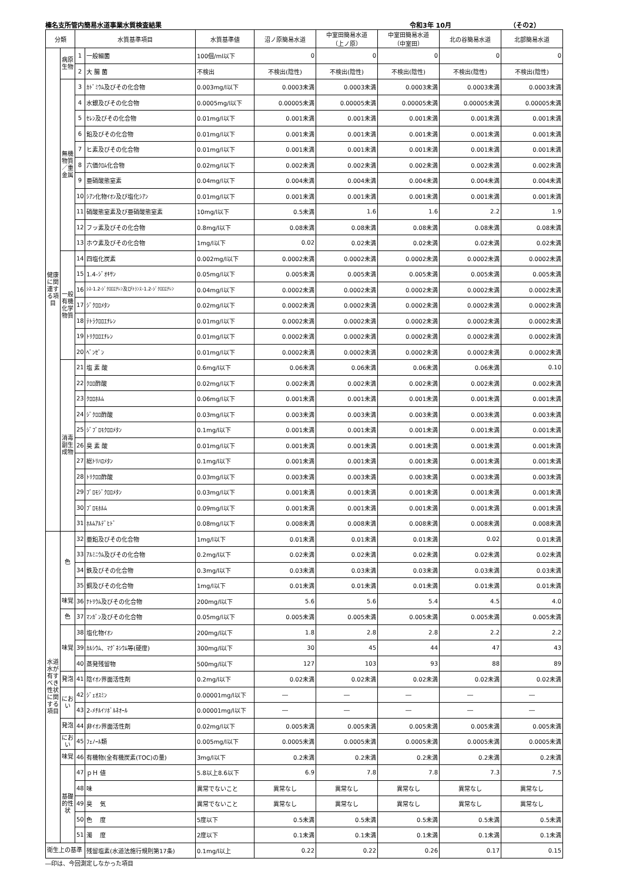榛名支所管内簡易水道事業水質検査結果 令和3年 10月 （その2）
| 分類 | | 水質基準項目 | | 水質基準値 | 沼ノ原簡易水道 | 中室田簡易水道 （上ノ原） | 中室田簡易水道 （中室田） | 北の谷簡易水道 | 北部簡易水道 |
| --- | --- | --- | --- | --- | --- | --- | --- | --- | --- |
| 健康に関連する項目 | 病原生物 | 1 | 一般細菌 | 100個/ml以下 | 0 | 0 | 0 | 0 | 0 |
| | | 2 | 大 腸 菌 | 不検出 | 不検出(陰性) | 不検出(陰性) | 不検出(陰性) | 不検出(陰性) | 不検出(陰性) |
| | 無機物質／重金属 | 3 | ｶﾄﾞﾐｳﾑ及びその化合物 | 0.003mg/l以下 | 0.0003未満 | 0.0003未満 | 0.0003未満 | 0.0003未満 | 0.0003未満 |
| | | 4 | 水銀及びその化合物 | 0.0005mg/l以下 | 0.00005未満 | 0.00005未満 | 0.00005未満 | 0.00005未満 | 0.00005未満 |
| | | 5 | ｾﾚﾝ及びその化合物 | 0.01mg/l以下 | 0.001未満 | 0.001未満 | 0.001未満 | 0.001未満 | 0.001未満 |
| | | 6 | 鉛及びその化合物 | 0.01mg/l以下 | 0.001未満 | 0.001未満 | 0.001未満 | 0.001未満 | 0.001未満 |
| | | 7 | ヒ素及びその化合物 | 0.01mg/l以下 | 0.001未満 | 0.001未満 | 0.001未満 | 0.001未満 | 0.001未満 |
| | | 8 | 六価ｸﾛﾑ化合物 | 0.02mg/l以下 | 0.002未満 | 0.002未満 | 0.002未満 | 0.002未満 | 0.002未満 |
| | | 9 | 亜硝酸態窒素 | 0.04mg/l以下 | 0.004未満 | 0.004未満 | 0.004未満 | 0.004未満 | 0.004未満 |
| | | 10 | ｼｱﾝ化物ｲｵﾝ及び塩化ｼｱﾝ | 0.01mg/l以下 | 0.001未満 | 0.001未満 | 0.001未満 | 0.001未満 | 0.001未満 |
| | | 11 | 硝酸態窒素及び亜硝酸態窒素 | 10mg/l以下 | 0.5未満 | 1.6 | 1.6 | 2.2 | 1.9 |
| | | 12 | フッ素及びその化合物 | 0.8mg/l以下 | 0.08未満 | 0.08未満 | 0.08未満 | 0.08未満 | 0.08未満 |
| | | 13 | ホウ素及びその化合物 | 1mg/l以下 | 0.02 | 0.02未満 | 0.02未満 | 0.02未満 | 0.02未満 |
| | 一般有機化学物質 | 14 | 四塩化炭素 | 0.002mg/l以下 | 0.0002未満 | 0.0002未満 | 0.0002未満 | 0.0002未満 | 0.0002未満 |
| | | 15 | 1.4-ｼﾞｵｷｻﾝ | 0.05mg/l以下 | 0.005未満 | 0.005未満 | 0.005未満 | 0.005未満 | 0.005未満 |
| | | 16 | ｼｽ-1.2-ｼﾞｸﾛﾛｴﾁﾚﾝ及びﾄﾗﾝｽ-1.2-ｼﾞｸﾛﾛｴﾁﾚﾝ | 0.04mg/l以下 | 0.0002未満 | 0.0002未満 | 0.0002未満 | 0.0002未満 | 0.0002未満 |
| | | 17 | ｼﾞｸﾛﾛﾒﾀﾝ | 0.02mg/l以下 | 0.0002未満 | 0.0002未満 | 0.0002未満 | 0.0002未満 | 0.0002未満 |
| | | 18 | ﾃﾄﾗｸﾛﾛｴﾁﾚﾝ | 0.01mg/l以下 | 0.0002未満 | 0.0002未満 | 0.0002未満 | 0.0002未満 | 0.0002未満 |
| | | 19 | ﾄﾘｸﾛﾛｴﾁﾚﾝ | 0.01mg/l以下 | 0.0002未満 | 0.0002未満 | 0.0002未満 | 0.0002未満 | 0.0002未満 |
| | | 20 | ﾍﾞﾝｾﾞﾝ | 0.01mg/l以下 | 0.0002未満 | 0.0002未満 | 0.0002未満 | 0.0002未満 | 0.0002未満 |
| | 消毒副生成物 | 21 | 塩 素 酸 | 0.6mg/l以下 | 0.06未満 | 0.06未満 | 0.06未満 | 0.06未満 | 0.10 |
| | | 22 | ｸﾛﾛ酢酸 | 0.02mg/l以下 | 0.002未満 | 0.002未満 | 0.002未満 | 0.002未満 | 0.002未満 |
| | | 23 | ｸﾛﾛﾎﾙﾑ | 0.06mg/l以下 | 0.001未満 | 0.001未満 | 0.001未満 | 0.001未満 | 0.001未満 |
| | | 24 | ｼﾞｸﾛﾛ酢酸 | 0.03mg/l以下 | 0.003未満 | 0.003未満 | 0.003未満 | 0.003未満 | 0.003未満 |
| | | 25 | ｼﾞﾌﾞﾛﾓｸﾛﾛﾒﾀﾝ | 0.1mg/l以下 | 0.001未満 | 0.001未満 | 0.001未満 | 0.001未満 | 0.001未満 |
| | | 26 | 臭 素 酸 | 0.01mg/l以下 | 0.001未満 | 0.001未満 | 0.001未満 | 0.001未満 | 0.001未満 |
| | | 27 | 総ﾄﾘﾊﾛﾒﾀﾝ | 0.1mg/l以下 | 0.001未満 | 0.001未満 | 0.001未満 | 0.001未満 | 0.001未満 |
| | | 28 | ﾄﾘｸﾛﾛ酢酸 | 0.03mg/l以下 | 0.003未満 | 0.003未満 | 0.003未満 | 0.003未満 | 0.003未満 |
| | | 29 | ﾌﾞﾛﾓｼﾞｸﾛﾛﾒﾀﾝ | 0.03mg/l以下 | 0.001未満 | 0.001未満 | 0.001未満 | 0.001未満 | 0.001未満 |
| | | 30 | ﾌﾞﾛﾓﾎﾙﾑ | 0.09mg/l以下 | 0.001未満 | 0.001未満 | 0.001未満 | 0.001未満 | 0.001未満 |
| | | 31 | ﾎﾙﾑｱﾙﾃﾞﾋﾄﾞ | 0.08mg/l以下 | 0.008未満 | 0.008未満 | 0.008未満 | 0.008未満 | 0.008未満 |
| 水道水が有すべき性状に関する項目 | 色 | 32 | 亜鉛及びその化合物 | 1mg/l以下 | 0.01未満 | 0.01未満 | 0.01未満 | 0.02 | 0.01未満 |
| | | 33 | ｱﾙﾐﾆｳﾑ及びその化合物 | 0.2mg/l以下 | 0.02未満 | 0.02未満 | 0.02未満 | 0.02未満 | 0.02未満 |
| | | 34 | 鉄及びその化合物 | 0.3mg/l以下 | 0.03未満 | 0.03未満 | 0.03未満 | 0.03未満 | 0.03未満 |
| | | 35 | 銅及びその化合物 | 1mg/l以下 | 0.01未満 | 0.01未満 | 0.01未満 | 0.01未満 | 0.01未満 |
| | 味覚 | 36 | ﾅﾄﾘｳﾑ及びその化合物 | 200mg/l以下 | 5.6 | 5.6 | 5.4 | 4.5 | 4.0 |
| | 色 | 37 | ﾏﾝｶﾞﾝ及びその化合物 | 0.05mg/l以下 | 0.005未満 | 0.005未満 | 0.005未満 | 0.005未満 | 0.005未満 |
| | 味覚 | 38 | 塩化物ｲｵﾝ | 200mg/l以下 | 1.8 | 2.8 | 2.8 | 2.2 | 2.2 |
| | | 39 | ｶﾙｼｳﾑ、ﾏｸﾞﾈｼｳﾑ等(硬度) | 300mg/l以下 | 30 | 45 | 44 | 47 | 43 |
| | | 40 | 蒸発残留物 | 500mg/l以下 | 127 | 103 | 93 | 88 | 89 |
| | 発泡 | 41 | 陰ｲｵﾝ界面活性剤 | 0.2mg/l以下 | 0.02未満 | 0.02未満 | 0.02未満 | 0.02未満 | 0.02未満 |
| | におい | 42 | ｼﾞｪｵｽﾐﾝ | 0.00001mg/l以下 | ― | ― | ― | ― | ― |
| | | 43 | 2-ﾒﾁﾙｲｿﾎﾞﾙﾈｵｰﾙ | 0.00001mg/l以下 | ― | ― | ― | ― | ― |
| | 発泡 | 44 | 非ｲｵﾝ界面活性剤 | 0.02mg/l以下 | 0.005未満 | 0.005未満 | 0.005未満 | 0.005未満 | 0.005未満 |
| | におい | 45 | ﾌｪﾉｰﾙ類 | 0.005mg/l以下 | 0.0005未満 | 0.0005未満 | 0.0005未満 | 0.0005未満 | 0.0005未満 |
| | 味覚 | 46 | 有機物(全有機炭素(TOC)の量) | 3mg/l以下 | 0.2未満 | 0.2未満 | 0.2未満 | 0.2未満 | 0.2未満 |
| | 基礎的性状 | 47 | ｐＨ 値 | 5.8以上8.6以下 | 6.9 | 7.8 | 7.8 | 7.3 | 7.5 |
| | | 48 | 味 | 異常でないこと | 異常なし | 異常なし | 異常なし | 異常なし | 異常なし |
| | | 49 | 臭 気 | 異常でないこと | 異常なし | 異常なし | 異常なし | 異常なし | 異常なし |
| | | 50 | 色 度 | 5度以下 | 0.5未満 | 0.5未満 | 0.5未満 | 0.5未満 | 0.5未満 |
| | | 51 | 濁 度 | 2度以下 | 0.1未満 | 0.1未満 | 0.1未満 | 0.1未満 | 0.1未満 |
| 衛生上の基準 | | | 残留塩素(水道法施行規則第17条) | 0.1mg/l以上 | 0.22 | 0.22 | 0.26 | 0.17 | 0.15 |
―印は、今回測定しなかった項目